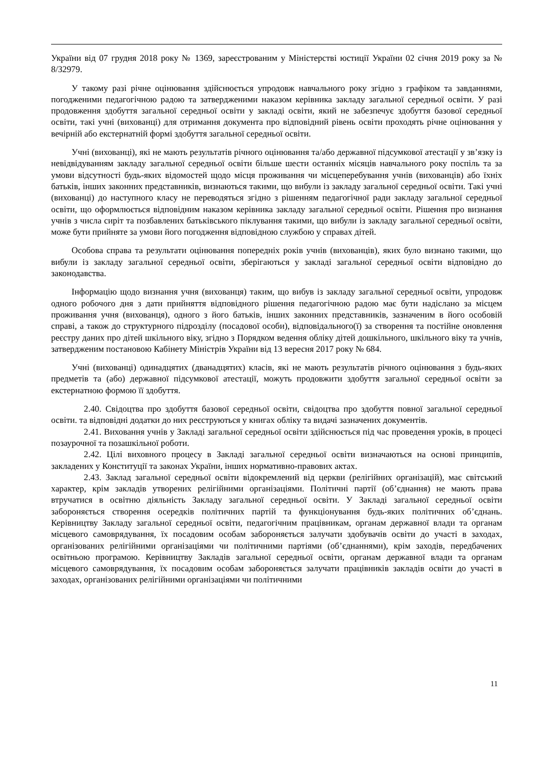України від 07 грудня 2018 року № 1369, зареєстрованим у Міністерстві юстиції України 02 січня 2019 року за № 8/32979.
У такому разі річне оцінювання здійснюється упродовж навчального року згідно з графіком та завданнями, погодженими педагогічною радою та затвердженими наказом керівника закладу загальної середньої освіти. У разі продовження здобуття загальної середньої освіти у закладі освіти, який не забезпечує здобуття базової середньої освіти, такі учні (вихованці) для отримання документа про відповідний рівень освіти проходять річне оцінювання у вечірній або екстернатній формі здобуття загальної середньої освіти.
Учні (вихованці), які не мають результатів річного оцінювання та/або державної підсумкової атестації у зв’язку із невідвідуванням закладу загальної середньої освіти більше шести останніх місяців навчального року поспіль та за умови відсутності будь-яких відомостей щодо місця проживання чи місцеперебування учнів (вихованців) або їхніх батьків, інших законних представників, визнаються такими, що вибули із закладу загальної середньої освіти. Такі учні (вихованці) до наступного класу не переводяться згідно з рішенням педагогічної ради закладу загальної середньої освіти, що оформлюється відповідним наказом керівника закладу загальної середньої освіти. Рішення про визнання учнів з числа сиріт та позбавлених батьківського піклування такими, що вибули із закладу загальної середньої освіти, може бути прийняте за умови його погодження відповідною службою у справах дітей.
Особова справа та результати оцінювання попередніх років учнів (вихованців), яких було визнано такими, що вибули із закладу загальної середньої освіти, зберігаються у закладі загальної середньої освіти відповідно до законодавства.
Інформацію щодо визнання учня (вихованця) таким, що вибув із закладу загальної середньої освіти, упродовж одного робочого дня з дати прийняття відповідного рішення педагогічною радою має бути надіслано за місцем проживання учня (вихованця), одного з його батьків, інших законних представників, зазначеним в його особовій справі, а також до структурного підрозділу (посадової особи), відповідального(ї) за створення та постійне оновлення реєстру даних про дітей шкільного віку, згідно з Порядком ведення обліку дітей дошкільного, шкільного віку та учнів, затвердженим постановою Кабінету Міністрів України від 13 вересня 2017 року № 684.
Учні (вихованці) одинадцятих (дванадцятих) класів, які не мають результатів річного оцінювання з будь-яких предметів та (або) державної підсумкової атестації, можуть продовжити здобуття загальної середньої освіти за екстернатною формою її здобуття.
2.40. Свідоцтва про здобуття базової середньої освіти, свідоцтва про здобуття повної загальної середньої освіти. та відповідні додатки до них реєструються у книгах обліку та видачі зазначених документів.
2.41. Виховання учнів у Закладі загальної середньої освіти здійснюється під час проведення уроків, в процесі позаурочної та позашкільної роботи.
2.42. Цілі виховного процесу в Закладі загальної середньої освіти визначаються на основі принципів, закладених у Конституції та законах України, інших нормативно-правових актах.
2.43. Заклад загальної середньої освіти відокремлений від церкви (релігійних організацій), має світський характер, крім закладів утворених релігійними організаціями. Політичні партії (об’єднання) не мають права втручатися в освітню діяльність Закладу загальної середньої освіти. У Закладі загальної середньої освіти забороняється створення осередків політичних партій та функціонування будь-яких політичних об’єднань. Керівництву Закладу загальної середньої освіти, педагогічним працівникам, органам державної влади та органам місцевого самоврядування, їх посадовим особам забороняється залучати здобувачів освіти до участі в заходах, організованих релігійними організаціями чи політичними партіями (об’єднаннями), крім заходів, передбачених освітньою програмою. Керівництву Закладів загальної середньої освіти, органам державної влади та органам місцевого самоврядування, їх посадовим особам забороняється залучати працівників закладів освіти до участі в заходах, організованих релігійними організаціями чи політичними
11